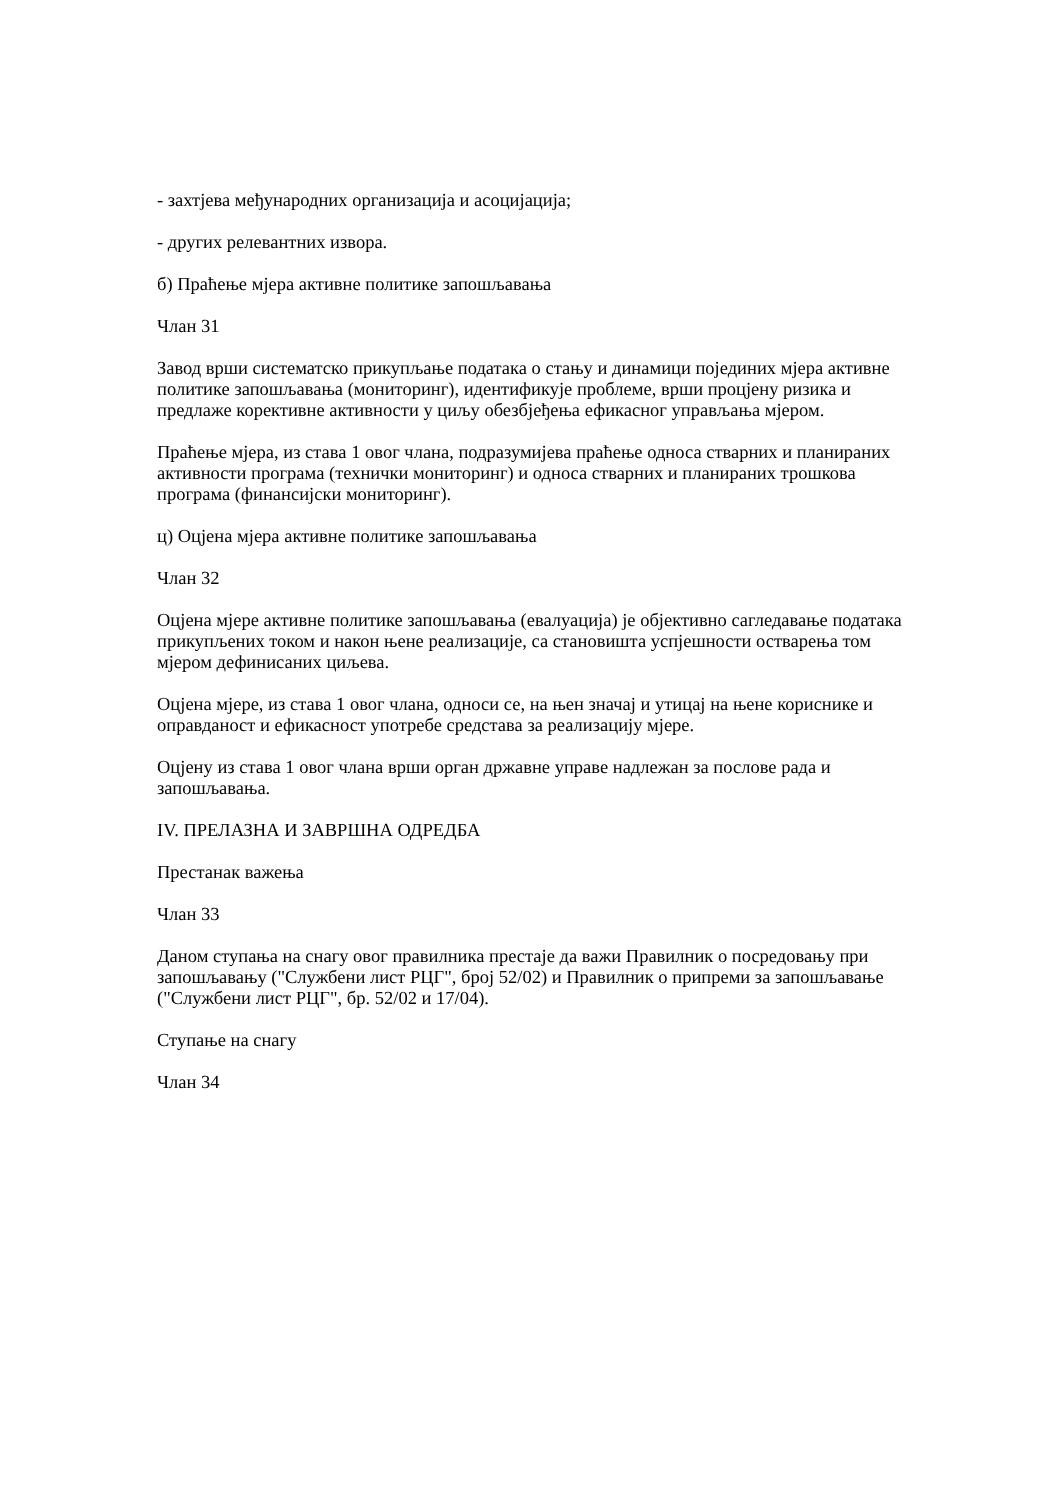- захтјева међународних организација и асоцијација;
- других релевантних извора.
б) Праћење мјера активне политике запошљавања
Члан 31
Завод врши систематско прикупљање података о стању и динамици појединих мјера активне политике запошљавања (мониторинг), идентификује проблеме, врши процјену ризика и предлаже корективне активности у циљу обезбјеђења ефикасног управљања мјером.
Праћење мјера, из става 1 овог члана, подразумијева праћење односа стварних и планираних активности програма (технички мониторинг) и односа стварних и планираних трошкова програма (финансијски мониторинг).
ц) Оцјена мјера активне политике запошљавања
Члан 32
Оцјена мјере активне политике запошљавања (евалуација) је објективно сагледавање података прикупљених током и након њене реализације, са становишта успјешности остварења том мјером дефинисаних циљева.
Оцјена мјере, из става 1 овог члана, односи се, на њен значај и утицај на њене кориснике и оправданост и ефикасност употребе средстава за реализацију мјере.
Оцјену из става 1 овог члана врши орган државне управе надлежан за послове рада и запошљавања.
IV. ПРЕЛАЗНА И ЗАВРШНА ОДРЕДБА
Престанак важења
Члан 33
Даном ступања на снагу овог правилника престаје да важи Правилник о посредовању при запошљавању ("Службени лист РЦГ", број 52/02) и Правилник о припреми за запошљавање ("Службени лист РЦГ", бр. 52/02 и 17/04).
Ступање на снагу
Члан 34